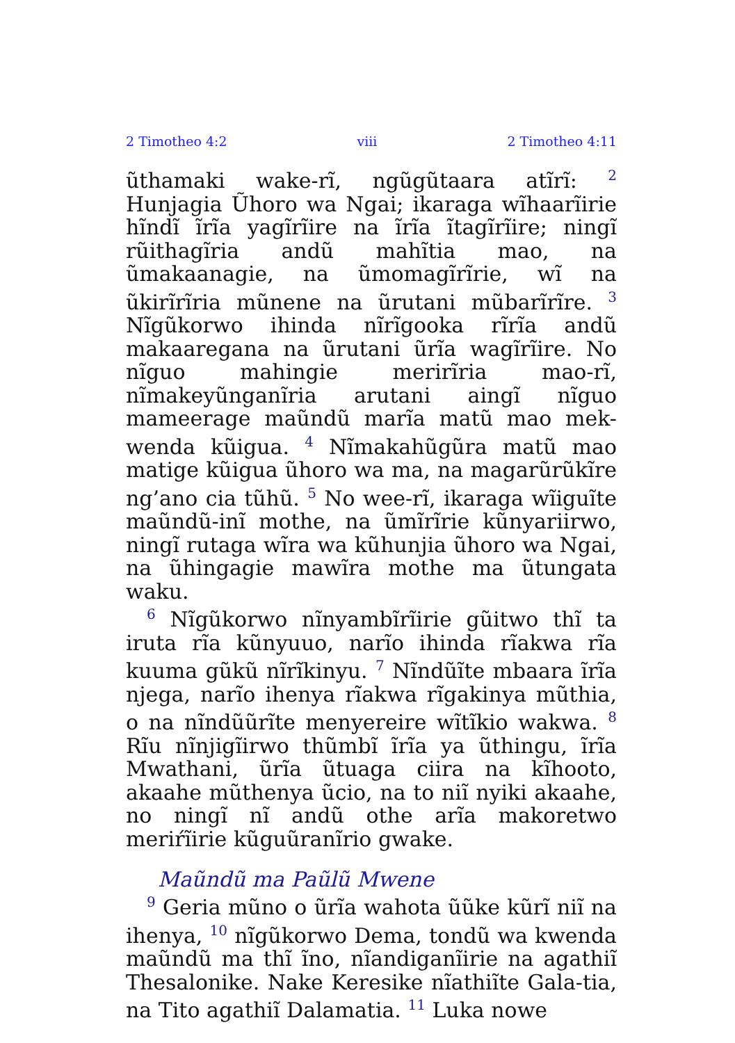2 Timotheo 4:2 viii 2 Timotheo 4:11
ũthamaki wake-rĩ, ngũgũtaara atĩrĩ: <sup>2</sup> Hunjagia Ũhoro wa Ngai; ikaraga wĩhaarĩirie hĩndĩ ĩrĩa yagĩrĩire na ĩrĩa ĩtagĩrĩire; ningĩ rũithagĩria andũ mahĩtia mao, na ũmakaanagie, na ũmomagĩrĩrie, wĩ na ũkirĩrĩria mũnene na ũrutani mũbarĩrĩre. <sup>3</sup> Nĩgũkorwo ihinda nĩrĩgooka rĩrĩa andũ makaaregana na ũrutani ũrĩa wagĩrĩire. No nĩguo mahingie merirĩria mao-rĩ, nĩmakeyũnganĩria arutani aingĩ nĩguo mameerage maũndũ marĩa matũ mao mek-wenda kũigua. <sup>4</sup> Nĩmakahũgũra matũ mao matige kũigua ũhoro wa ma, na magarũrũkĩre ng’ano cia tũhũ. <sup>5</sup> No wee-rĩ, ikaraga wĩiguĩte maũndũ-inĩ mothe, na ũmĩrĩrie kũnyariirwo, ningĩ rutaga wĩra wa kũhunjia ũhoro wa Ngai, na ũhingagie mawĩra mothe ma ũtungata waku.
<sup>6</sup> Nĩgũkorwo nĩnyambĩrĩirie gũitwo thĩ ta iruta rĩa kũnyuuo, narĩo ihinda rĩakwa rĩa kuuma gũkũ nĩrĩkinyu. <sup>7</sup> Nĩndũĩte mbaara ĩrĩa njega, narĩo ihenya rĩakwa rĩgakinya mũthia, o na nĩndũũrĩte menyereire wĩtĩkio wakwa. <sup>8</sup> Rĩu nĩnjigĩirwo thũmbĩ ĩrĩa ya ũthingu, ĩrĩa Mwathani, ũrĩa ũtuaga ciira na kĩhooto, akaahe mũthenya ũcio, na to niĩ nyiki akaahe, no ningĩ nĩ andũ othe arĩa makoretwo meriŕĩirie kũguũranĩrio gwake.
Maũndũ ma Paũlũ Mwene
<sup>9</sup> Geria mũno o ũrĩa wahota ũũke kũrĩ niĩ na ihenya, <sup>10</sup> nĩgũkorwo Dema, tondũ wa kwenda maũndũ ma thĩ ĩno, nĩandiganĩirie na agathiĩ Thesalonike. Nake Keresike nĩathiĩte Gala-tia, na Tito agathiĩ Dalamatia. <sup>11</sup> Luka nowe